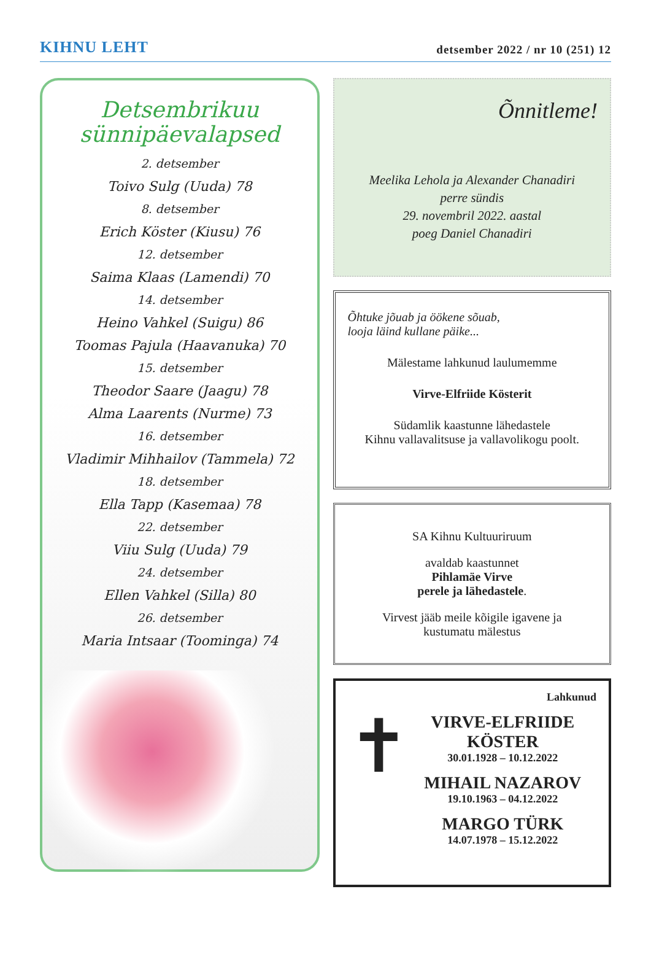KIHNU LEHT
detsember 2022 / nr 10 (251) 12
Detsembrikuu
sünnipäevalapsed
2. detsember
Toivo Sulg (Uuda) 78
8. detsember
Erich Köster (Kiusu) 76
12. detsember
Saima Klaas (Lamendi) 70
14. detsember
Heino Vahkel (Suigu) 86
Toomas Pajula (Haavanuka) 70
15. detsember
Theodor Saare (Jaagu) 78
Alma Laarents (Nurme) 73
16. detsember
Vladimir Mihhailov (Tammela) 72
18. detsember
Ella Tapp (Kasemaa) 78
22. detsember
Viiu Sulg (Uuda) 79
24. detsember
Ellen Vahkel (Silla) 80
26. detsember
Maria Intsaar (Toominga) 74
Õnnitleme!
Meelika Lehola ja Alexander Chanadiri
perre sündis
29. novembril 2022. aastal
poeg Daniel Chanadiri
Õhtuke jõuab ja öökene sõuab,
looja läind kullane päike...
Mälestame lahkunud laulumemme
Virve-Elfriide Kösterit
Südamlik kaastunne lähedastele
Kihnu vallavalitsuse ja vallavolikogu poolt.
SA Kihnu Kultuuriruum
avaldab kaastunnet
Pihlamäe Virve
perele ja lähedastele.
Virvest jääb meile kõigile igavene ja
kustumatu mälestus
Lahkunud
✝
VIRVE-ELFRIIDE
KÖSTER
30.01.1928 – 10.12.2022
MIHAIL NAZAROV
19.10.1963 – 04.12.2022
MARGO TÜRK
14.07.1978 – 15.12.2022